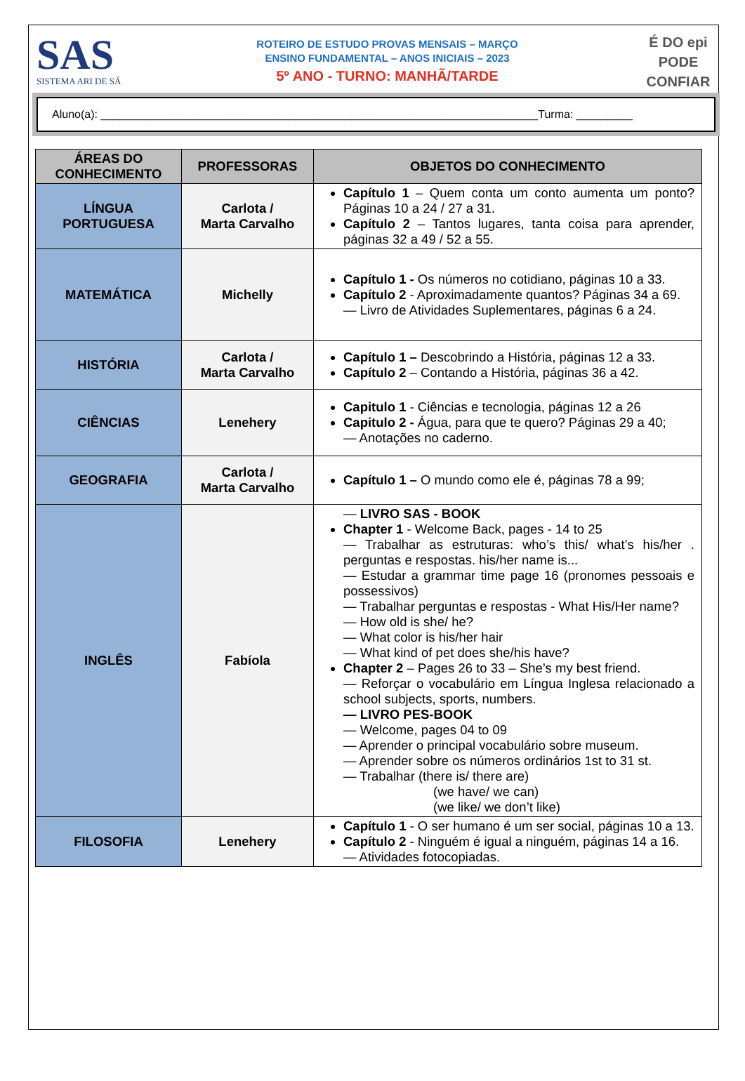SAS
SISTEMA ARI DE SÁ
ROTEIRO DE ESTUDO PROVAS MENSAIS – MARÇO
ENSINO FUNDAMENTAL – ANOS INICIAIS – 2023
5º ANO - TURNO: MANHÃ/TARDE
É DO epi
PODE
CONFIAR
Aluno(a): ______________________________________________________________________Turma: _________
| ÁREAS DO CONHECIMENTO | PROFESSORAS | OBJETOS DO CONHECIMENTO |
| --- | --- | --- |
| LÍNGUA PORTUGUESA | Carlota / Marta Carvalho | Capítulo 1 – Quem conta um conto aumenta um ponto? Páginas 10 a 24 / 27 a 31. Capítulo 2 – Tantos lugares, tanta coisa para aprender, páginas 32 a 49 / 52 a 55. |
| MATEMÁTICA | Michelly | Capítulo 1 - Os números no cotidiano, páginas 10 a 33. Capítulo 2 - Aproximadamente quantos? Páginas 34 a 69. — Livro de Atividades Suplementares, páginas 6 a 24. |
| HISTÓRIA | Carlota / Marta Carvalho | Capítulo 1 – Descobrindo a História, páginas 12 a 33. Capítulo 2 – Contando a História, páginas 36 a 42. |
| CIÊNCIAS | Lenehery | Capitulo 1 - Ciências e tecnologia, páginas 12 a 26 Capitulo 2 - Água, para que te quero? Páginas 29 a 40; — Anotações no caderno. |
| GEOGRAFIA | Carlota / Marta Carvalho | Capítulo 1 – O mundo como ele é, páginas 78 a 99; |
| INGLÊS | Fabíola | — LIVRO SAS - BOOK Chapter 1 - Welcome Back, pages - 14 to 25 — Trabalhar as estruturas: who’s this/ what’s his/her . perguntas e respostas. his/her name is... — Estudar a grammar time page 16 (pronomes pessoais e possessivos) — Trabalhar perguntas e respostas - What His/Her name? — How old is she/ he? — What color is his/her hair — What kind of pet does she/his have? Chapter 2 – Pages 26 to 33 – She’s my best friend. — Reforçar o vocabulário em Língua Inglesa relacionado a school subjects, sports, numbers. — LIVRO PES-BOOK — Welcome, pages 04 to 09 — Aprender o principal vocabulário sobre museum. — Aprender sobre os números ordinários 1st to 31 st. — Trabalhar (there is/ there are) (we have/ we can) (we like/ we don’t like) |
| FILOSOFIA | Lenehery | Capítulo 1 - O ser humano é um ser social, páginas 10 a 13. Capítulo 2 - Ninguém é igual a ninguém, páginas 14 a 16. — Atividades fotocopiadas. |